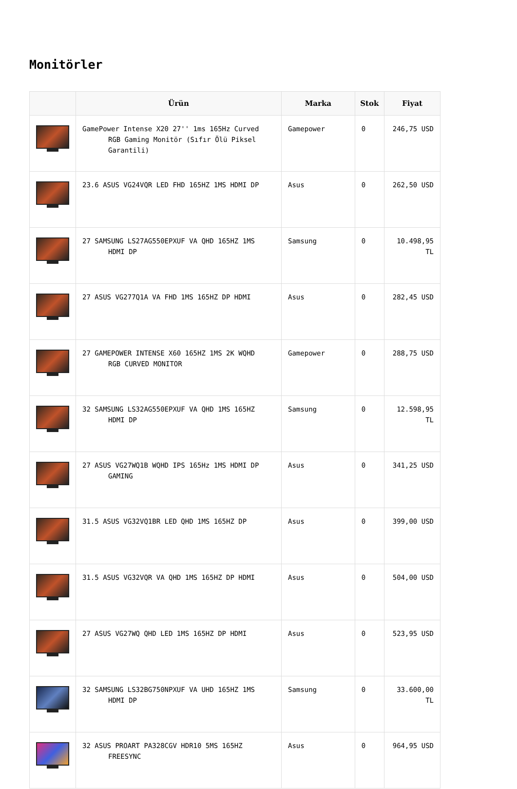Monitörler
| | Ürün | Marka | Stok | Fiyat |
| --- | --- | --- | --- | --- |
| | GamePower Intense X20 27'' 1ms 165Hz Curved RGB Gaming Monitör (Sıfır Ölü Piksel Garantili) | Gamepower | 0 | 246,75 USD |
| | 23.6 ASUS VG24VQR LED FHD 165HZ 1MS HDMI DP | Asus | 0 | 262,50 USD |
| | 27 SAMSUNG LS27AG550EPXUF VA QHD 165HZ 1MS HDMI DP | Samsung | 0 | 10.498,95 TL |
| | 27 ASUS VG277Q1A VA FHD 1MS 165HZ DP HDMI | Asus | 0 | 282,45 USD |
| | 27 GAMEPOWER INTENSE X60 165HZ 1MS 2K WQHD RGB CURVED MONITOR | Gamepower | 0 | 288,75 USD |
| | 32 SAMSUNG LS32AG550EPXUF VA QHD 1MS 165HZ HDMI DP | Samsung | 0 | 12.598,95 TL |
| | 27 ASUS VG27WQ1B WQHD IPS 165Hz 1MS HDMI DP GAMING | Asus | 0 | 341,25 USD |
| | 31.5 ASUS VG32VQ1BR LED QHD 1MS 165HZ DP | Asus | 0 | 399,00 USD |
| | 31.5 ASUS VG32VQR VA QHD 1MS 165HZ DP HDMI | Asus | 0 | 504,00 USD |
| | 27 ASUS VG27WQ QHD LED 1MS 165HZ DP HDMI | Asus | 0 | 523,95 USD |
| | 32 SAMSUNG LS32BG750NPXUF VA UHD 165HZ 1MS HDMI DP | Samsung | 0 | 33.600,00 TL |
| | 32 ASUS PROART PA328CGV HDR10 5MS 165HZ FREESYNC | Asus | 0 | 964,95 USD |